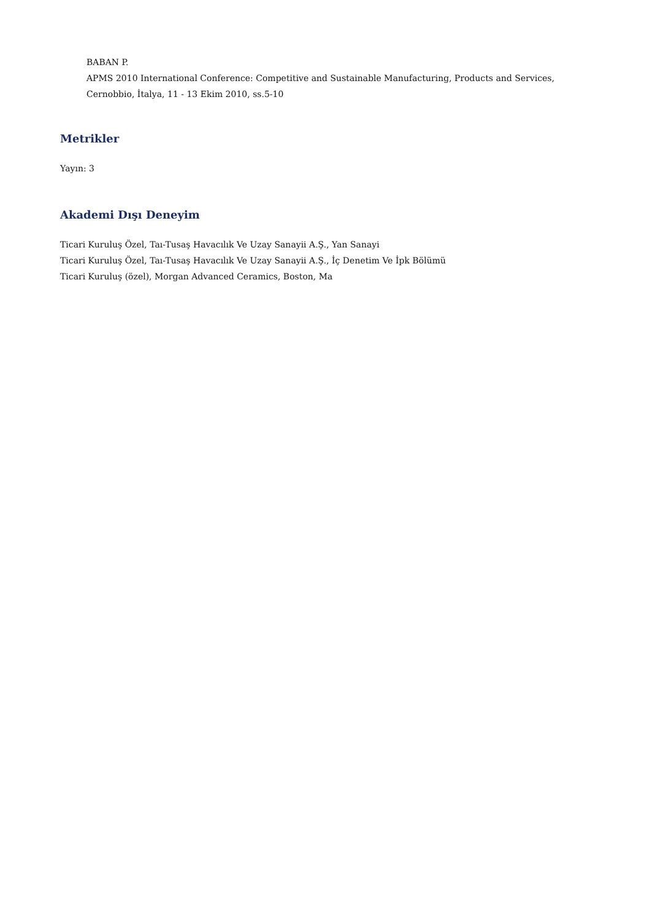BABAN P.
APMS 2010 International Conference: Competitive and Sustainable Manufacturing, Products and Services,
Cernobbio, İtalya, 11 - 13 Ekim 2010, ss.5-10
Metrikler
Yayın: 3
Akademi Dışı Deneyim
Ticari Kuruluş Özel, Taı-Tusaş Havacılık Ve Uzay Sanayii A.Ş., Yan Sanayi
Ticari Kuruluş Özel, Taı-Tusaş Havacılık Ve Uzay Sanayii A.Ş., İç Denetim Ve İpk Bölümü
Ticari Kuruluş (özel), Morgan Advanced Ceramics, Boston, Ma